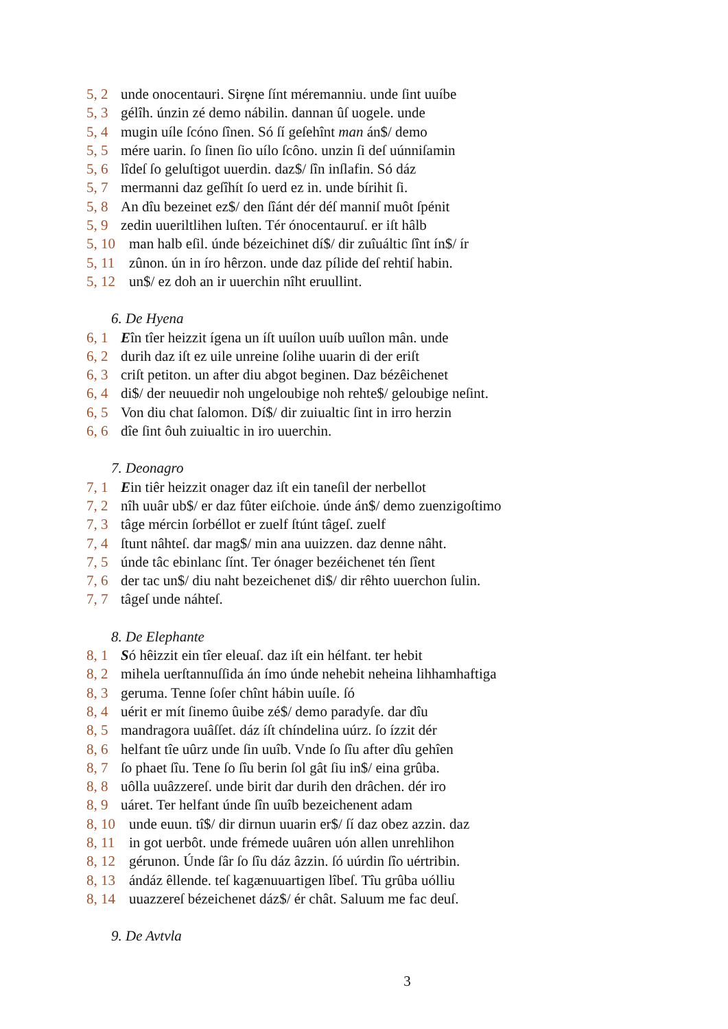5, 2 unde onocentauri. Sirȩne ſínt méremanniu. unde ſint uuíbe
5, 3 gélîh. únzin zé demo nábilin. dannan ûſ uogele. unde
5, 4 mugin uíle ſcóno ſînen. Só ſí geſehînt man án$/ demo
5, 5 mére uarin. ſo ſinen ſio uílo ſcôno. unzin ſi deſ uúnniſamin
5, 6 lîdeſ ſo geluſtigot uuerdin. daz$/ ſîn inſlafin. Só dáz
5, 7 mermanni daz geſîhít ſo uerd ez in. unde bírihit ſi.
5, 8 An dîu bezeinet ez$/ den ſîánt dér déſ manniſ muôt ſpénit
5, 9 zedin uueriltlihen luſten. Tér ónocentauruſ. er iſt hâlb
5, 10 man halb eſil. únde bézeichinet dí$/ dir zuîuáltic ſînt ín$/ ír
5, 11 zûnon. ún in íro hêrzon. unde daz pílide deſ rehtiſ habin.
5, 12 un$/ ez doh an ir uuerchin nîht eruullint.
6. De Hyena
6, 1 Eîn tîer heizzit ígena un íſt uuílon uuíb uuîlon mân. unde
6, 2 durih daz iſt ez uile unreine ſolihe uuarin di der eriſt
6, 3 criſt petiton. un after diu abgot beginen. Daz bézêichenet
6, 4 di$/ der neuuedir noh ungeloubige noh rehte$/ geloubige neſint.
6, 5 Von diu chat ſalomon. Dí$/ dir zuiualtic ſint in irro herzin
6, 6 dîe ſint ôuh zuiualtic in iro uuerchin.
7. Deonagro
7, 1 Ein tiêr heizzit onager daz iſt ein taneſil der nerbellot
7, 2 nîh uuâr ub$/ er daz fûter eiſchoie. únde án$/ demo zuenzigoſtimo
7, 3 tâge mércin ſorbéllot er zuelf ſtúnt tâgeſ. zuelf
7, 4 ſtunt nâhteſ. dar mag$/ min ana uuizzen. daz denne nâht.
7, 5 únde tâc ebinlanc ſínt. Ter ónager bezéichenet tén ſîent
7, 6 der tac un$/ diu naht bezeichenet di$/ dir rêhto uuerchon ſulin.
7, 7 tâgeſ unde náhteſ.
8. De Elephante
8, 1 Só hêizzit ein tîer eleuaſ. daz iſt ein hélfant. ter hebit
8, 2 mihela uerſtannuſſida án ímo únde nehebit neheina lihhamhaftiga
8, 3 geruma. Tenne ſoſer chînt hábin uuíle. ſó
8, 4 uérit er mít ſinemo ûuibe zé$/ demo paradyſe. dar dîu
8, 5 mandragora uuâſſet. dáz íſt chíndelina uúrz. ſo ízzit dér
8, 6 helfant tîe uûrz unde ſin uuîb. Vnde ſo ſîu after dîu gehîen
8, 7 ſo phaet ſîu. Tene ſo ſîu berin ſol gât ſiu in$/ eina grûba.
8, 8 uôlla uuâzzereſ. unde birit dar durih den drâchen. dér iro
8, 9 uáret. Ter helfant únde ſîn uuîb bezeichenent adam
8, 10 unde euun. tî$/ dir dirnun uuarin er$/ ſí daz obez azzin. daz
8, 11 in got uerbôt. unde frémede uuâren uón allen unrehlihon
8, 12 gérunon. Únde ſâr ſo ſîu dáz âzzin. ſó uúrdin ſîo uértribin.
8, 13 ándáz êllende. teſ kagænuuartigen lîbeſ. Tîu grûba uólliu
8, 14 uuazzereſ bézeichenet dáz$/ ér chât. Saluum me fac deuſ.
9. De Avtvla
3